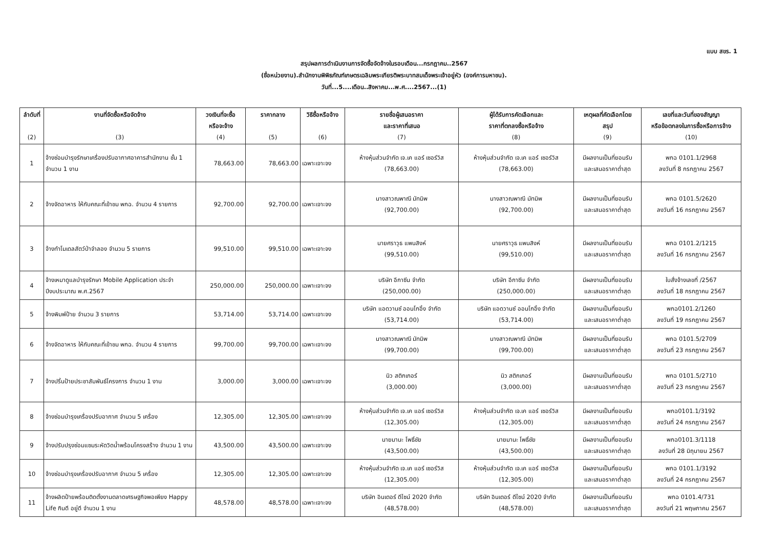แบบ สขร. 1
สรุปผลการดำเนินงานการจัดซื้อจัดจ้างในรอบเดือน...กรกฎาคม..2567
(ชื่อหน่วยงาน).สำนักงานพิพิธภัณฑ์เกษตรเฉลิมพระเกียรติพระบาทสมเด็จพระเจ้าอยู่หัว (องค์การมหาชน).
วันที่...5....เดือน..สิงหาคม...พ.ศ....2567...(1)
| ลำดับที่ (2) | งานที่จัดซื้อหรือจัดจ้าง (3) | วงเงินที่จะซื้อ หรือจะจ้าง (4) | ราคากลาง (5) | วิธีซื้อหรือจ้าง (6) | รายชื่อผู้เสนอราคา และราคาที่เสนอ (7) | ผู้ได้รับการคัดเลือกและ ราคาที่ตกลงซื้อหรือจ้าง (8) | เหตุผลที่คัดเลือกโดย สรุป (9) | เลขที่และวันที่ของสัญญา หรือข้อตกลงในการซื้อหรือการจ้าง (10) |
| --- | --- | --- | --- | --- | --- | --- | --- | --- |
| 1 | จ้างซ่อมบำรุงรักษาเครื่องปรับอากาศอาคารสำนักงาน ชั้น 1 จำนวน 1 งาน | 78,663.00 | 78,663.00 | เฉพาะเจาะจง | ห้างหุ้นส่วนจำกัด เจ.เค แอร์ เซอร์วิส (78,663.00) | ห้างหุ้นส่วนจำกัด เจ.เค แอร์ เซอร์วิส (78,663.00) | มีผลงานเป็นที่ยอมรับ และเสนอราคาต่ำสุด | พกฉ 0101.1/2968 ลงวันที่ 8 กรกฎาคม 2567 |
| 2 | จ้างจัดอาหาร ให้กับคณะที่เข้าชม พกฉ. จำนวน 4 รายการ | 92,700.00 | 92,700.00 | เฉพาะเจาะจง | นางสาวณพาณี มัทมิพ (92,700.00) | นางสาวณพาณี มัทมิพ (92,700.00) | มีผลงานเป็นที่ยอมรับ และเสนอราคาต่ำสุด | พกฉ 0101.5/2620 ลงวันที่ 16 กรกฎาคม 2567 |
| 3 | จ้างทำโมเดลสัตว์ป่าจำลอง จำนวน 5 รายการ | 99,510.00 | 99,510.00 | เฉพาะเจาะจง | นายศราวุธ แพนสิงห์ (99,510.00) | นายศราวุธ แพนสิงห์ (99,510.00) | มีผลงานเป็นที่ยอมรับ และเสนอราคาต่ำสุด | พกฉ 0101.2/1215 ลงวันที่ 16 กรกฎาคม 2567 |
| 4 | จ้างเหมาดูแลบำรุงรักษา Mobile Application ประจำปีงบประมาณ พ.ศ.2567 | 250,000.00 | 250,000.00 | เฉพาะเจาะจง | บริษัท อีกาซีน จำกัด (250,000.00) | บริษัท อีกาซีน จำกัด (250,000.00) | มีผลงานเป็นที่ยอมรับ และเสนอราคาต่ำสุด | ใบสั่งจ้างเลขที่ /2567 ลงวันที่ 18 กรกฎาคม 2567 |
| 5 | จ้างพิมพ์ป้าย จำนวน 3 รายการ | 53,714.00 | 53,714.00 | เฉพาะเจาะจง | บริษัท แอดวานซ์ ออนโกอิ้ง จำกัด (53,714.00) | บริษัท แอดวานซ์ ออนโกอิ้ง จำกัด (53,714.00) | มีผลงานเป็นที่ยอมรับ และเสนอราคาต่ำสุด | พกฉ0101.2/1260 ลงวันที่ 19 กรกฎาคม 2567 |
| 6 | จ้างจัดอาหาร ให้กับคณะที่เข้าชม พกฉ. จำนวน 4 รายการ | 99,700.00 | 99,700.00 | เฉพาะเจาะจง | นางสาวณพาณี มัทมิพ (99,700.00) | นางสาวณพาณี มัทมิพ (99,700.00) | มีผลงานเป็นที่ยอมรับ และเสนอราคาต่ำสุด | พกฉ 0101.5/2709 ลงวันที่ 23 กรกฎาคม 2567 |
| 7 | จ้างปริ้นป้ายประชาสัมพันธ์โครงการ จำนวน 1 งาน | 3,000.00 | 3,000.00 | เฉพาะเจาะจง | นิว สติกเกอร์ (3,000.00) | นิว สติกเกอร์ (3,000.00) | มีผลงานเป็นที่ยอมรับ และเสนอราคาต่ำสุด | พกฉ 0101.5/2710 ลงวันที่ 23 กรกฎาคม 2567 |
| 8 | จ้างซ่อมบำรุงเครื่องปรับอากาศ จำนวน 5 เครื่อง | 12,305.00 | 12,305.00 | เฉพาะเจาะจง | ห้างหุ้นส่วนจำกัด เจ.เค แอร์ เซอร์วิส (12,305.00) | ห้างหุ้นส่วนจำกัด เจ.เค แอร์ เซอร์วิส (12,305.00) | มีผลงานเป็นที่ยอมรับ และเสนอราคาต่ำสุด | พกฉ0101.1/3192 ลงวันที่ 24 กรกฎาคม 2567 |
| 9 | จ้างปรับปรุงซ่อมแซมระหัดวิดน้ำพร้อมโครงสร้าง จำนวน 1 งาน | 43,500.00 | 43,500.00 | เฉพาะเจาะจง | นายมานะ โพธิ์ชัย (43,500.00) | นายมานะ โพธิ์ชัย (43,500.00) | มีผลงานเป็นที่ยอมรับ และเสนอราคาต่ำสุด | พกฉ0101.3/1118 ลงวันที่ 28 มิถุนายน 2567 |
| 10 | จ้างซ่อมบำรุงเครื่องปรับอากาศ จำนวน 5 เครื่อง | 12,305.00 | 12,305.00 | เฉพาะเจาะจง | ห้างหุ้นส่วนจำกัด เจ.เค แอร์ เซอร์วิส (12,305.00) | ห้างหุ้นส่วนจำกัด เจ.เค แอร์ เซอร์วิส (12,305.00) | มีผลงานเป็นที่ยอมรับ และเสนอราคาต่ำสุด | พกฉ 0101.1/3192 ลงวันที่ 24 กรกฎาคม 2567 |
| 11 | จ้างผลิตป้ายพร้อมติดตั้งงานตลาดเศรษฐกิจพอเพียง Happy Life กินดี อยู่ดี จำนวน 1 งาน | 48,578.00 | 48,578.00 | เฉพาะเจาะจง | บริษัท อินเตอร์ ดีไซน์ 2020 จำกัด (48,578.00) | บริษัท อินเตอร์ ดีไซน์ 2020 จำกัด (48,578.00) | มีผลงานเป็นที่ยอมรับ และเสนอราคาต่ำสุด | พกฉ 0101.4/731 ลงวันที่ 21 พฤษภาคม 2567 |